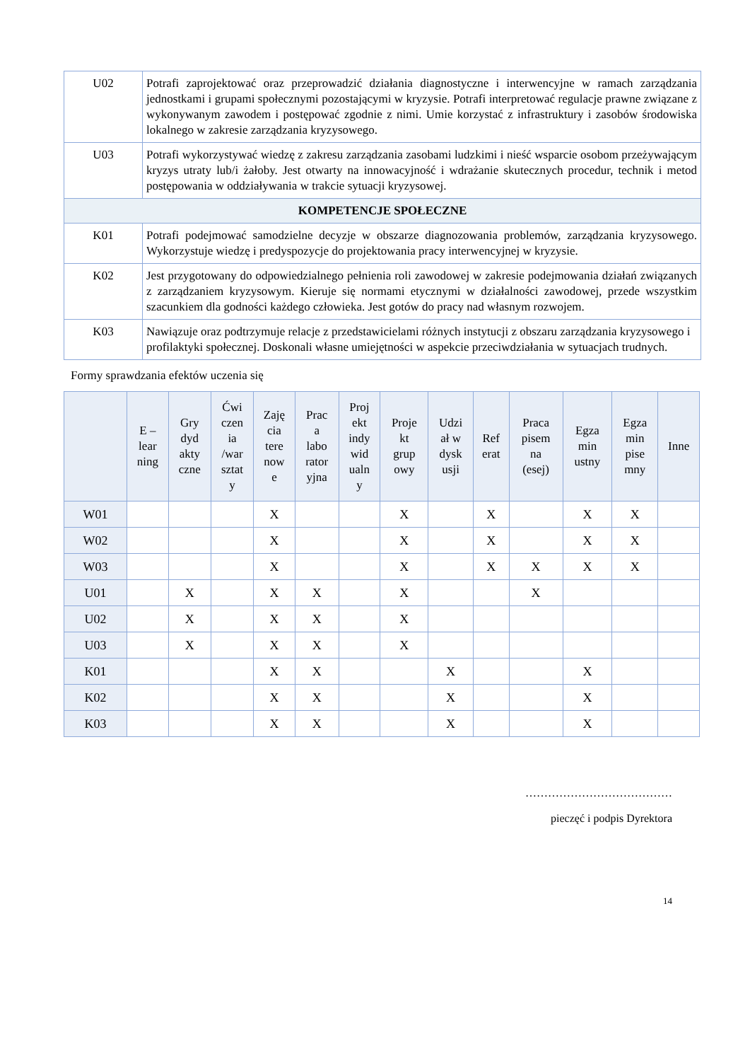| U02 | Potrafi zaprojektować oraz przeprowadzić działania diagnostyczne i interwencyjne w ramach zarządzania jednostkami i grupami społecznymi pozostającymi w kryzysie. Potrafi interpretować regulacje prawne związane z wykonywanym zawodem i postępować zgodnie z nimi. Umie korzystać z infrastruktury i zasobów środowiska lokalnego w zakresie zarządzania kryzysowego. |
| U03 | Potrafi wykorzystywać wiedzę z zakresu zarządzania zasobami ludzkimi i nieść wsparcie osobom przeżywającym kryzys utraty lub/i żałoby. Jest otwarty na innowacyjność i wdrażanie skutecznych procedur, technik i metod postępowania w oddziaływania w trakcie sytuacji kryzysowej. |
| KOMPETENCJE SPOŁECZNE | |
| K01 | Potrafi podejmować samodzielne decyzje w obszarze diagnozowania problemów, zarządzania kryzysowego. Wykorzystuje wiedzę i predyspozycje do projektowania pracy interwencyjnej w kryzysie. |
| K02 | Jest przygotowany do odpowiedzialnego pełnienia roli zawodowej w zakresie podejmowania działań związanych z zarządzaniem kryzysowym. Kieruje się normami etycznymi w działalności zawodowej, przede wszystkim szacunkiem dla godności każdego człowieka. Jest gotów do pracy nad własnym rozwojem. |
| K03 | Nawiązuje oraz podtrzymuje relacje z przedstawicielami różnych instytucji z obszaru zarządzania kryzysowego i profilaktyki społecznej. Doskonali własne umiejętności w aspekcie przeciwdziałania w sytuacjach trudnych. |
Formy sprawdzania efektów uczenia się
| | E – lear ning | Gry dyd akty czne | Ćwi czen ia /war sztat y | Zaję cia tere now e | Prac a labo rator yjna | Proj ekt indy wid ualn y | Proje kt grup owy | Udzi ał w dysk usji | Ref erat | Praca pisem na (esej) | Egza min ustny | Egza min pise mny | Inne |
| --- | --- | --- | --- | --- | --- | --- | --- | --- | --- | --- | --- | --- | --- |
| W01 | | | | X | | | X | | X | | X | X | |
| W02 | | | | X | | | X | | X | | X | X | |
| W03 | | | | X | | | X | | X | X | X | X | |
| U01 | | X | | X | X | | X | | | X | | | |
| U02 | | X | | X | X | | X | | | | | | |
| U03 | | X | | X | X | | X | | | | | | |
| K01 | | | | X | X | | | X | | | X | | |
| K02 | | | | X | X | | | X | | | X | | |
| K03 | | | | X | X | | | X | | | X | | |
…………………………………
pieczęć i podpis Dyrektora
14